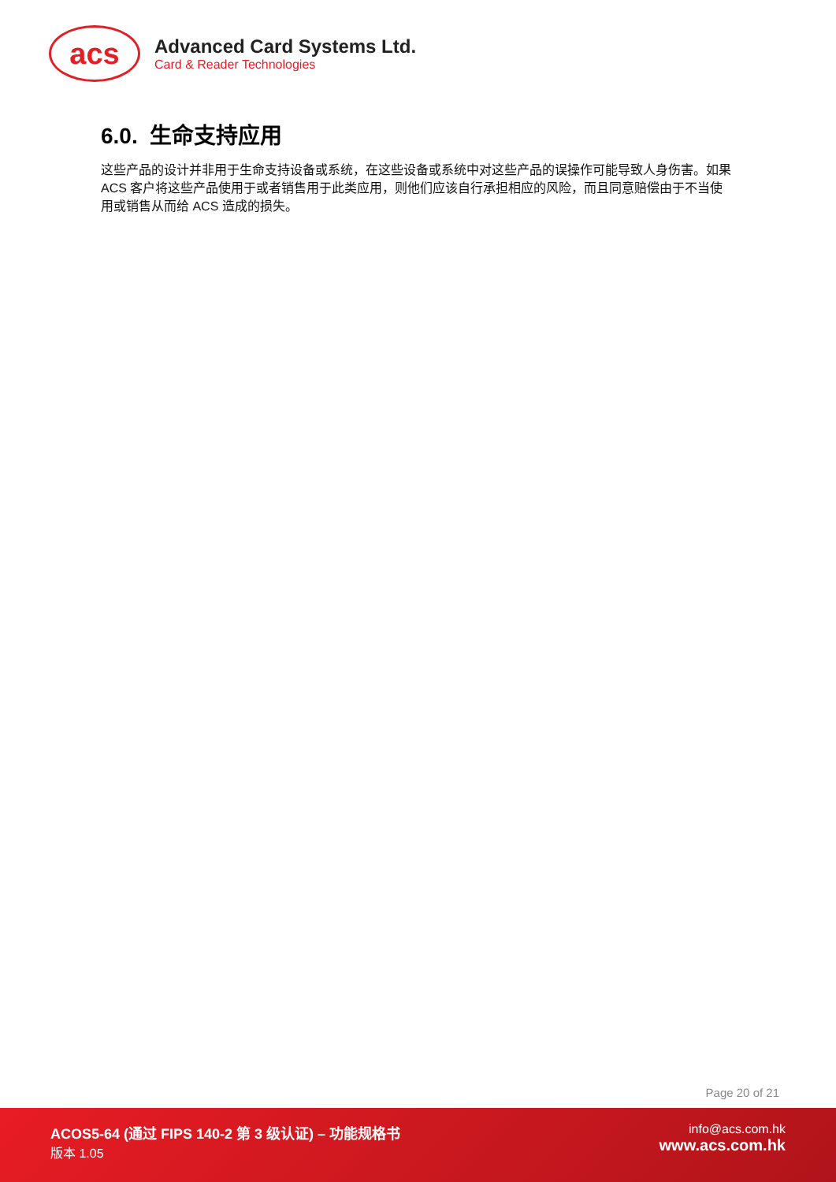acs
Advanced Card Systems Ltd.
Card & Reader Technologies
6.0. 生命支持应用
这些产品的设计并非用于生命支持设备或系统，在这些设备或系统中对这些产品的误操作可能导致人身伤害。如果 ACS 客户将这些产品使用于或者销售用于此类应用，则他们应该自行承担相应的风险，而且同意赔偿由于不当使用或销售从而给 ACS 造成的损失。
Page 20 of 21
ACOS5-64 (通过 FIPS 140-2 第 3 级认证) – 功能规格书
版本 1.05
info@acs.com.hk
www.acs.com.hk